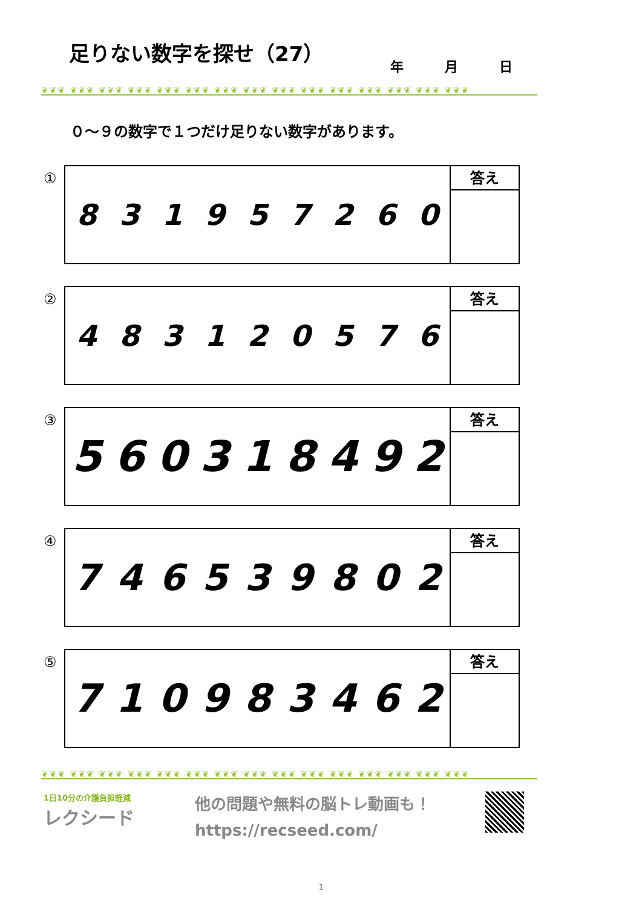足りない数字を探せ（27）
年 月 日
❦❦❦ ❦❦❦ ❦❦❦ ❦❦❦ ❦❦❦ ❦❦❦ ❦❦❦ ❦❦❦ ❦❦❦ ❦❦❦ ❦❦❦ ❦❦❦ ❦❦❦ ❦❦❦ ❦❦❦
０～９の数字で１つだけ足りない数字があります。
①
831957260
答え
②
483120576
答え
③
560318492
答え
④
746539802
答え
⑤
710983462
答え
❦❦❦ ❦❦❦ ❦❦❦ ❦❦❦ ❦❦❦ ❦❦❦ ❦❦❦ ❦❦❦ ❦❦❦ ❦❦❦ ❦❦❦ ❦❦❦ ❦❦❦ ❦❦❦ ❦❦❦
1日10分の介護負担軽減
レクシード
他の問題や無料の脳トレ動画も！
https://recseed.com/
1